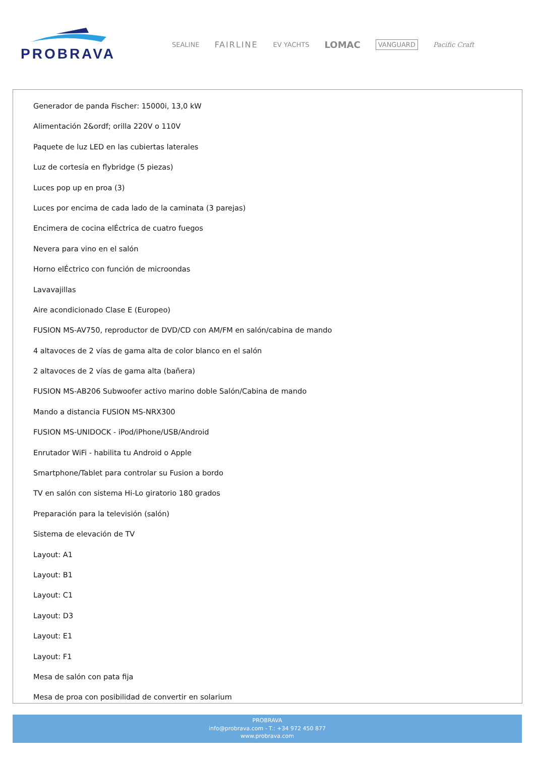PROBRAVA
SEALINE FAIRLINE EV YACHTS LOMAC VANGUARD Pacific Craft
Generador de panda Fischer: 15000i, 13,0 kW
Alimentación 2&ordf; orilla 220V o 110V
Paquete de luz LED en las cubiertas laterales
Luz de cortesía en flybridge (5 piezas)
Luces pop up en proa (3)
Luces por encima de cada lado de la caminata (3 parejas)
Encimera de cocina elÉctrica de cuatro fuegos
Nevera para vino en el salón
Horno elÉctrico con función de microondas
Lavavajillas
Aire acondicionado Clase E (Europeo)
FUSION MS-AV750, reproductor de DVD/CD con AM/FM en salón/cabina de mando
4 altavoces de 2 vías de gama alta de color blanco en el salón
2 altavoces de 2 vías de gama alta (bañera)
FUSION MS-AB206 Subwoofer activo marino doble Salón/Cabina de mando
Mando a distancia FUSION MS-NRX300
FUSION MS-UNIDOCK - iPod/iPhone/USB/Android
Enrutador WiFi - habilita tu Android o Apple
Smartphone/Tablet para controlar su Fusion a bordo
TV en salón con sistema Hi-Lo giratorio 180 grados
Preparación para la televisión (salón)
Sistema de elevación de TV
Layout: A1
Layout: B1
Layout: C1
Layout: D3
Layout: E1
Layout: F1
Mesa de salón con pata fija
Mesa de proa con posibilidad de convertir en solarium
PROBRAVA
info@probrava.com - T.: +34 972 450 877
www.probrava.com